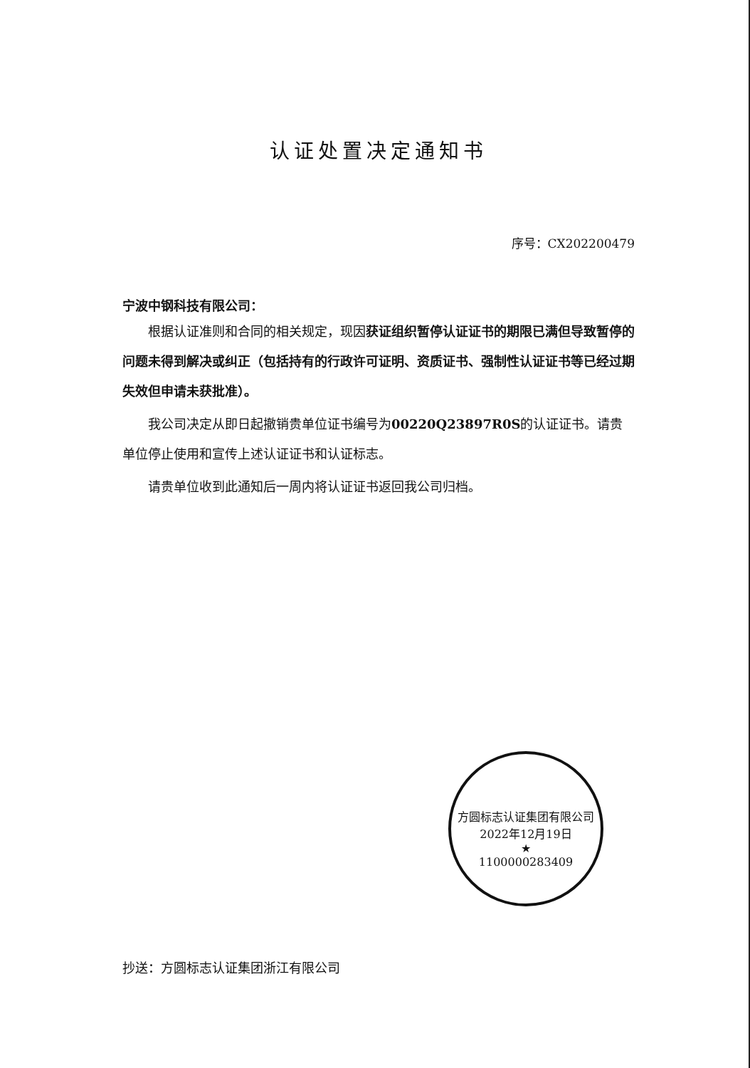认证处置决定通知书
序号：CX202200479
宁波中钢科技有限公司：
根据认证准则和合同的相关规定，现因获证组织暂停认证证书的期限已满但导致暂停的问题未得到解决或纠正（包括持有的行政许可证明、资质证书、强制性认证证书等已经过期失效但申请未获批准）。
我公司决定从即日起撤销贵单位证书编号为00220Q23897R0S的认证证书。请贵单位停止使用和宣传上述认证证书和认证标志。
请贵单位收到此通知后一周内将认证证书返回我公司归档。
抄送：方圆标志认证集团浙江有限公司
方圆标志认证集团有限公司
2022年12月19日
★
1100000283409